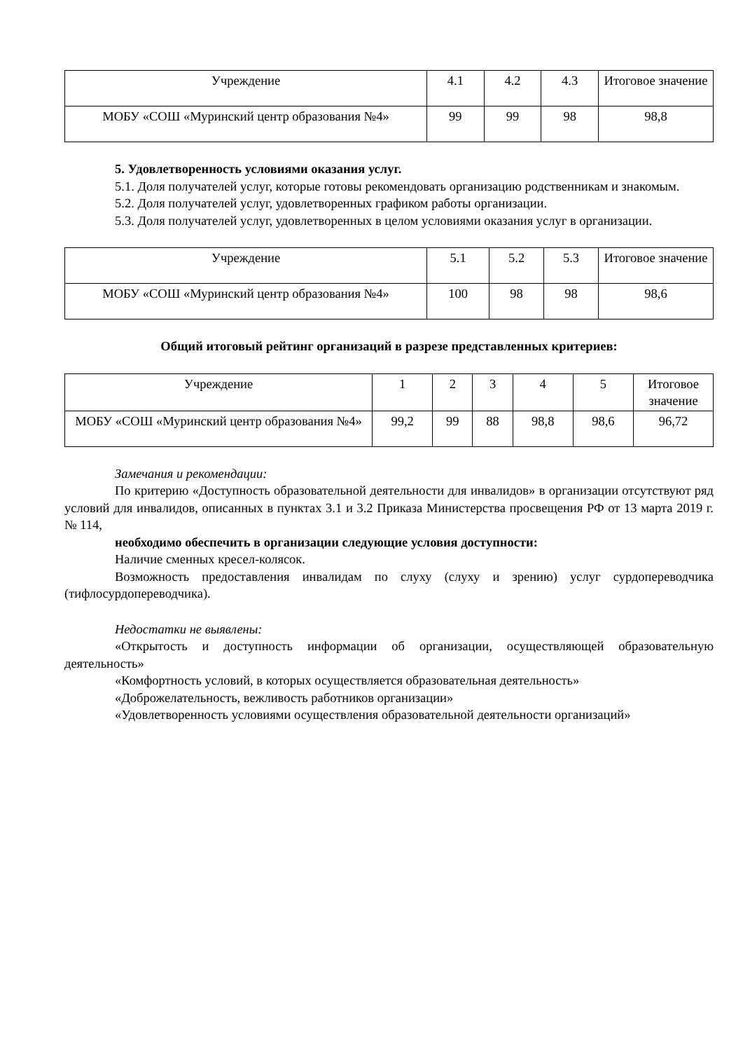| Учреждение | 4.1 | 4.2 | 4.3 | Итоговое значение |
| МОБУ «СОШ «Муринский центр образования №4» | 99 | 99 | 98 | 98,8 |
5. Удовлетворенность условиями оказания услуг.
5.1. Доля получателей услуг, которые готовы рекомендовать организацию родственникам и знакомым.
5.2. Доля получателей услуг, удовлетворенных графиком работы организации.
5.3. Доля получателей услуг, удовлетворенных в целом условиями оказания услуг в организации.
| Учреждение | 5.1 | 5.2 | 5.3 | Итоговое значение |
| МОБУ «СОШ «Муринский центр образования №4» | 100 | 98 | 98 | 98,6 |
Общий итоговый рейтинг организаций в разрезе представленных критериев:
| Учреждение | 1 | 2 | 3 | 4 | 5 | Итоговое значение |
| МОБУ «СОШ «Муринский центр образования №4» | 99,2 | 99 | 88 | 98,8 | 98,6 | 96,72 |
Замечания и рекомендации:
По критерию «Доступность образовательной деятельности для инвалидов» в организации отсутствуют ряд условий для инвалидов, описанных в пунктах 3.1 и 3.2 Приказа Министерства просвещения РФ от 13 марта 2019 г. № 114,
необходимо обеспечить в организации следующие условия доступности:
Наличие сменных кресел-колясок.
Возможность предоставления инвалидам по слуху (слуху и зрению) услуг сурдопереводчика (тифлосурдопереводчика).
Недостатки не выявлены:
«Открытость и доступность информации об организации, осуществляющей образовательную деятельность»
«Комфортность условий, в которых осуществляется образовательная деятельность»
«Доброжелательность, вежливость работников организации»
«Удовлетворенность условиями осуществления образовательной деятельности организаций»